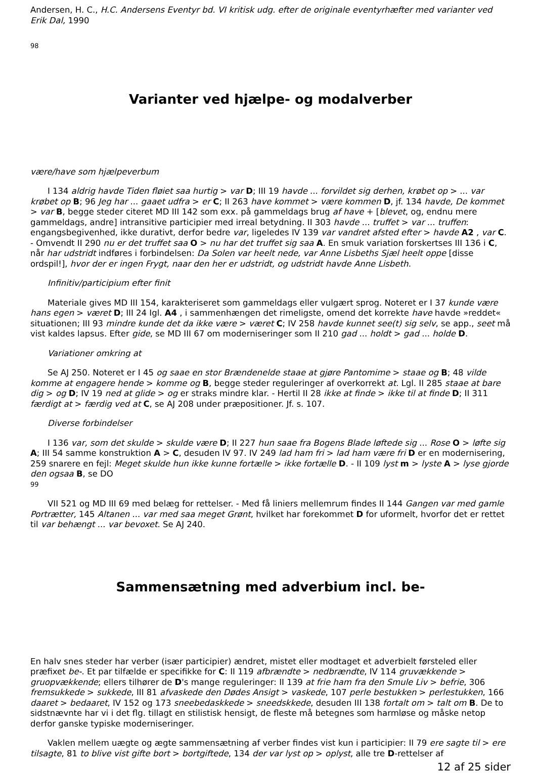Andersen, H. C., H.C. Andersens Eventyr bd. VI kritisk udg. efter de originale eventyrhæfter med varianter ved Erik Dal, 1990
98
Varianter ved hjælpe- og modalverber
være/have som hjælpeverbum
I 134 aldrig havde Tiden fløiet saa hurtig > var D; III 19 havde ... forvildet sig derhen, krøbet op > ... var krøbet op B; 96 Jeg har ... gaaet udfra > er C; II 263 have kommet > være kommen D, jf. 134 havde, De kommet > var B, begge steder citeret MD III 142 som exx. på gammeldags brug af have + [blevet, og, endnu mere gammeldags, andre] intransitive participier med irreal betydning. II 303 havde ... truffet > var ... truffen: engangsbegivenhed, ikke durativt, derfor bedre var, ligeledes IV 139 var vandret afsted efter > havde A2 , var C. - Omvendt II 290 nu er det truffet saa O > nu har det truffet sig saa A. En smuk variation forskertses III 136 i C, når har udstridt indføres i forbindelsen: Da Solen var heelt nede, var Anne Lisbeths Sjæl heelt oppe [disse ordspil!], hvor der er ingen Frygt, naar den her er udstridt, og udstridt havde Anne Lisbeth.
Infinitiv/participium efter finit
Materiale gives MD III 154, karakteriseret som gammeldags eller vulgært sprog. Noteret er I 37 kunde være hans egen > været D; III 24 Igl. A4 , i sammenhængen det rimeligste, omend det korrekte have havde »reddet« situationen; III 93 mindre kunde det da ikke være > været C; IV 258 havde kunnet see(t) sig selv, se app., seet må vist kaldes lapsus. Efter gide, se MD III 67 om moderniseringer som II 210 gad ... holdt > gad ... holde D.
Variationer omkring at
Se AJ 250. Noteret er I 45 og saae en stor Brændenelde staae at gjøre Pantomime > staae og B; 48 vilde komme at engagere hende > komme og B, begge steder reguleringer af overkorrekt at. Lgl. II 285 staae at bare dig > og D; IV 19 ned at glide > og er straks mindre klar. - Hertil II 28 ikke at finde > ikke til at finde D; II 311 færdigt at > færdig ved at C, se AJ 208 under præpositioner. Jf. s. 107.
Diverse forbindelser
I 136 var, som det skulde > skulde være D; II 227 hun saae fra Bogens Blade løftede sig ... Rose O > løfte sig A; III 54 samme konstruktion A > C, desuden IV 97. IV 249 lad ham fri > lad ham være fri D er en modernisering, 259 snarere en fejl: Meget skulde hun ikke kunne fortælle > ikke fortælle D. - II 109 lyst m > lyste A > lyse gjorde den ogsaa B, se DO
99
VII 521 og MD III 69 med belæg for rettelser. - Med få liniers mellemrum findes II 144 Gangen var med gamle Portrætter, 145 Altanen ... var med saa meget Grønt, hvilket har forekommet D for uformelt, hvorfor det er rettet til var behængt ... var bevoxet. Se AJ 240.
Sammensætning med adverbium incl. be-
En halv snes steder har verber (især participier) ændret, mistet eller modtaget et adverbielt førsteled eller præfixet be-. Et par tilfælde er specifikke for C: II 119 afbrændte > nedbrændte, IV 114 gruvækkende > gruopvækkende; ellers tilhører de D's mange reguleringer: II 139 at frie ham fra den Smule Liv > befrie, 306 fremsukkede > sukkede, III 81 afvaskede den Dødes Ansigt > vaskede, 107 perle bestukken > perlestukken, 166 daaret > bedaaret, IV 152 og 173 sneebedaskkede > sneedskkede, desuden III 138 fortalt om > talt om B. De to sidstnævnte har vi i det flg. tillagt en stilistisk hensigt, de fleste må betegnes som harmløse og måske netop derfor ganske typiske moderniseringer.
Vaklen mellem uægte og ægte sammensætning af verber findes vist kun i participier: II 79 ere sagte til > ere tilsagte, 81 to blive vist gifte bort > bortgiftede, 134 der var lyst op > oplyst, alle tre D-rettelser af
12 af 25 sider